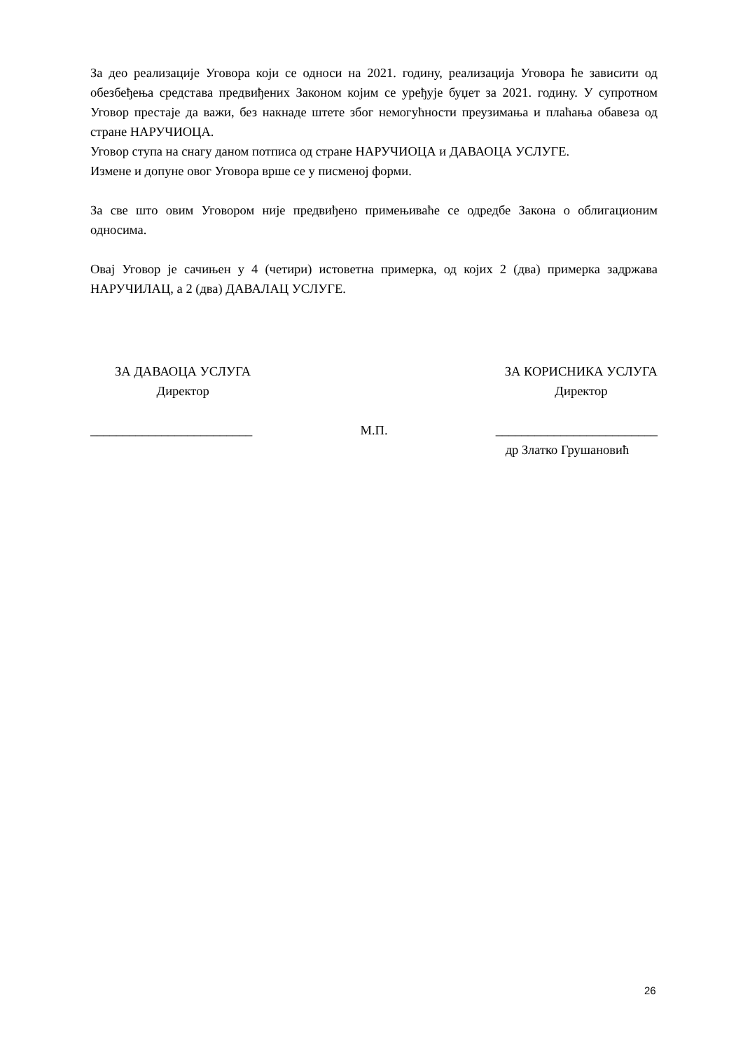За део реализације Уговора који се односи на 2021. годину, реализација Уговора ће зависити од обезбеђења средстава предвиђених Законом којим се уређује буџет за 2021. годину. У супротном Уговор престаје да важи, без накнаде штете због немогућности преузимања и плаћања обавеза од стране НАРУЧИОЦА.
Уговор ступа на снагу даном потписа од стране НАРУЧИОЦА и ДАВАОЦА УСЛУГЕ.
Измене и допуне овог Уговора врше се у писменој форми.
За све што овим Уговором није предвиђено примењиваће се одредбе Закона о облигационим односима.
Овај Уговор је сачињен у 4 (четири) истоветна примерка, од којих 2 (два) примерка задржава НАРУЧИЛАЦ, а 2 (два) ДАВАЛАЦ УСЛУГЕ.
ЗА ДАВАОЦА УСЛУГА
Директор
ЗА КОРИСНИКА УСЛУГА
Директор
_________________________ М.П. _________________________
др Златко Грушановић
26